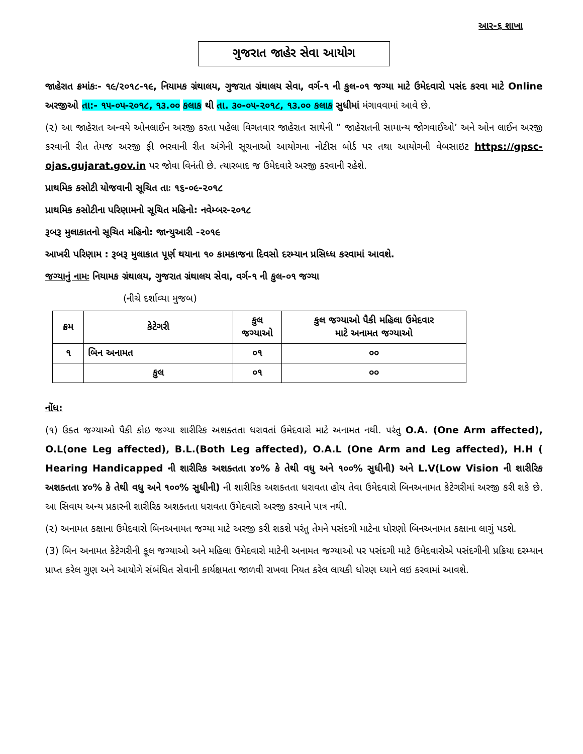આર-૬ શાખા
ગુજરાત જાહેર સેવા આયોગ
જાહેરાત ક્રમાંકઃ- ૧૯/૨૦૧૮-૧૯, નિયામક ગ્રંથાલય, ગુજરાત ગ્રંથાલય સેવા, વર્ગ-૧ ની કુલ-૦૧ જગ્યા માટે ઉમેદવારો પસંદ કરવા માટે Online અરજીઓ તા:- ૧૫-૦૫-૨૦૧૮, ૧૩.૦૦ કલાક થી તા. ૩૦-૦૫-૨૦૧૮, ૧૩.૦૦ કલાક સુધીમાં મંગાવવામાં આવે છે.
(૨) આ જાહેરાત અન્વયે ઓનલાઈન અરજી કરતા પહેલા વિગતવાર જાહેરાત સાથેની “ જાહેરાતની સામાન્ય જોગવાઈઓ’ અને ઓન લાઈન અરજી કરવાની રીત તેમજ અરજી ફી ભરવાની રીત અંગેની સૂચનાઓ આયોગના નોટીસ બોર્ડ પર તથા આયોગની વેબસાઇટ https://gpsc-ojas.gujarat.gov.in પર જોવા વિનંતી છે. ત્યારબાદ જ ઉમેદવારે અરજી કરવાની રહેશે.
પ્રાથમિક કસોટી યોજવાની સૂચિત તાઃ ૧૬-૦૯-૨૦૧૮
પ્રાથમિક કસોટીના પરિણામનો સૂચિત મહિનો: નવેમ્બર-૨૦૧૮
રૂબરૂ મુલાકાતનો સૂચિત મહિનો: જાન્યુઆરી -૨૦૧૯
આખરી પરિણામ : રૂબરૂ મુલાકાત પૂર્ણ થયાના ૧૦ કામકાજના દિવસો દરમ્યાન પ્રસિધ્ધ કરવામાં આવશે.
જગ્યાનું નામઃ નિયામક ગ્રંથાલય, ગુજરાત ગ્રંથાલય સેવા, વર્ગ-૧ ની કુલ-૦૧ જગ્યા
(નીચે દર્શાવ્યા મુજબ)
| ક્રમ | કેટેગરી | કુલ જગ્યાઓ | કુલ જગ્યાઓ પૈકી મહિલા ઉમેદવાર માટે અનામત જગ્યાઓ |
| --- | --- | --- | --- |
| ૧ | બિન અનામત | ૦૧ | ૦૦ |
| | કુલ | ૦૧ | ૦૦ |
નોંધ:
(૧) ઉક્ત જગ્યાઓ પૈકી કોઇ જગ્યા શારીરિક અશક્તતા ધરાવતાં ઉમેદવારો માટે અનામત નથી. પરંતુ O.A. (One Arm affected), O.L(one Leg affected), B.L.(Both Leg affected), O.A.L (One Arm and Leg affected), H.H ( Hearing Handicapped ની શારીરિક અશક્તતા ૪૦% કે તેથી વધુ અને ૧૦૦% સુધીની) અને L.V(Low Vision ની શારીરિક અશક્તતા ૪૦% કે તેથી વધુ અને ૧૦૦% સુધીની) ની શારીરિક અશક્તતા ધરાવતા હોય તેવા ઉમેદવારો બિનઅનામત કેટેગરીમાં અરજી કરી શકે છે. આ સિવાય અન્ય પ્રકારની શારીરિક અશક્તતા ધરાવતા ઉમેદવારો અરજી કરવાને પાત્ર નથી.
(૨) અનામત કક્ષાના ઉમેદવારો બિનઅનામત જગ્યા માટે અરજી કરી શકશે પરંતુ તેમને પસંદગી માટેના ધોરણો બિનઅનામત કક્ષાના લાગું પડશે.
(3) બિન અનામત કેટેગરીની કૂલ જગ્યાઓ અને મહિલા ઉમેદવારો માટેની અનામત જગ્યાઓ પર પસંદગી માટે ઉમેદવારોએ પસંદગીની પ્રક્રિયા દરમ્યાન પ્રાપ્ત કરેલ ગુણ અને આયોગે સંબંધિત સેવાની કાર્યક્ષમતા જાળવી રાખવા નિયત કરેલ લાયકી ધોરણ ધ્યાને લઇ કરવામાં આવશે.